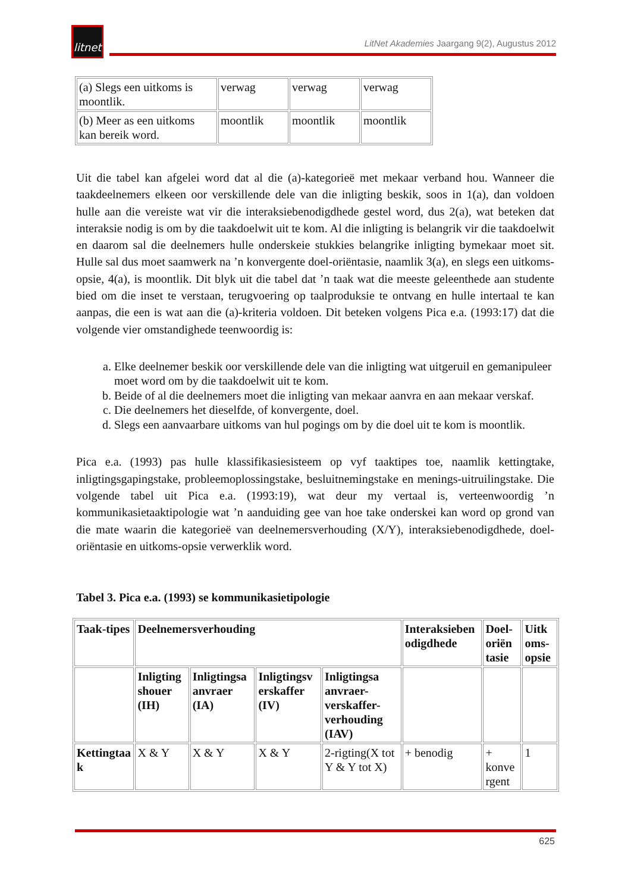litnet
LitNet Akademies Jaargang 9(2), Augustus 2012
| (a) Slegs een uitkoms is moontlik. | verwag | verwag | verwag |
| (b) Meer as een uitkoms kan bereik word. | moontlik | moontlik | moontlik |
Uit die tabel kan afgelei word dat al die (a)-kategorieë met mekaar verband hou. Wanneer die taakdeelnemers elkeen oor verskillende dele van die inligting beskik, soos in 1(a), dan voldoen hulle aan die vereiste wat vir die interaksiebenodigdhede gestel word, dus 2(a), wat beteken dat interaksie nodig is om by die taakdoelwit uit te kom. Al die inligting is belangrik vir die taakdoelwit en daarom sal die deelnemers hulle onderskeie stukkies belangrike inligting bymekaar moet sit. Hulle sal dus moet saamwerk na ’n konvergente doel-oriëntasie, naamlik 3(a), en slegs een uitkoms-opsie, 4(a), is moontlik. Dit blyk uit die tabel dat ’n taak wat die meeste geleenthede aan studente bied om die inset te verstaan, terugvoering op taalproduksie te ontvang en hulle intertaal te kan aanpas, die een is wat aan die (a)-kriteria voldoen. Dit beteken volgens Pica e.a. (1993:17) dat die volgende vier omstandighede teenwoordig is:
a. Elke deelnemer beskik oor verskillende dele van die inligting wat uitgeruil en gemanipuleer moet word om by die taakdoelwit uit te kom.
b. Beide of al die deelnemers moet die inligting van mekaar aanvra en aan mekaar verskaf.
c. Die deelnemers het dieselfde, of konvergente, doel.
d. Slegs een aanvaarbare uitkoms van hul pogings om by die doel uit te kom is moontlik.
Pica e.a. (1993) pas hulle klassifikasiesisteem op vyf taaktipes toe, naamlik kettingtake, inligtingsgapingstake, probleemoplossingstake, besluitnemingstake en menings-uitruilingstake. Die volgende tabel uit Pica e.a. (1993:19), wat deur my vertaal is, verteenwoordig ’n kommunikasietaaktipologie wat ’n aanduiding gee van hoe take onderskei kan word op grond van die mate waarin die kategorieë van deelnemersverhouding (X/Y), interaksiebenodigdhede, doel-oriëntasie en uitkoms-opsie verwerklik word.
Tabel 3. Pica e.a. (1993) se kommunikasietipologie
| Taak-tipes | Deelnemersverhouding | | | | Interaksieben odigdhede | Doel-oriën tasie | Uitk oms-opsie |
| --- | --- | --- | --- | --- | --- | --- | --- |
| | Inligting shouer (IH) | Inligtingsa anvraer (IA) | Inligtingsv erskaffer (IV) | Inligtingsa anvraer-verskaffer-verhouding (IAV) | | | |
| Kettingtaa k | X & Y | X & Y | X & Y | 2-rigting(X tot Y & Y tot X) | + benodig | + konve rgent | 1 |
625